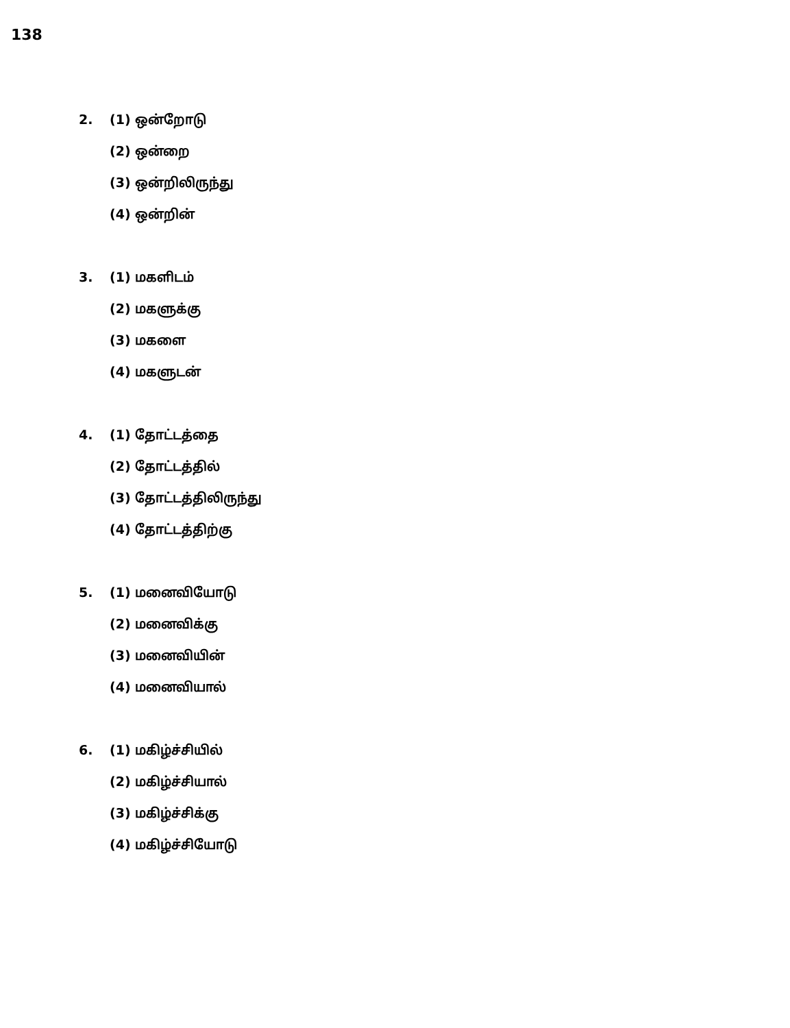138
2.
(1) ஒன்றோடு
(2) ஒன்றை
(3) ஒன்றிலிருந்து
(4) ஒன்றின்
3.
(1) மகளிடம்
(2) மகளுக்கு
(3) மகளை
(4) மகளுடன்
4.
(1) தோட்டத்தை
(2) தோட்டத்தில்
(3) தோட்டத்திலிருந்து
(4) தோட்டத்திற்கு
5.
(1) மனைவியோடு
(2) மனைவிக்கு
(3) மனைவியின்
(4) மனைவியால்
6.
(1) மகிழ்ச்சியில்
(2) மகிழ்ச்சியால்
(3) மகிழ்ச்சிக்கு
(4) மகிழ்ச்சியோடு